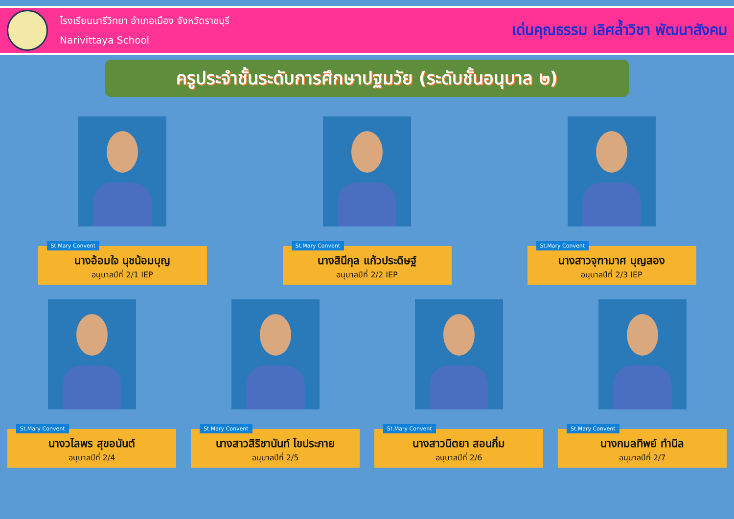โรงเรียนนารีวิทยา อำเภอเมือง จังหวัดราชบุรี
Narivittaya School
เด่นคุณธรรม เลิศล้ำวิชา พัฒนาสังคม
ครูประจำชั้นระดับการศึกษาปฐมวัย (ระดับชั้นอนุบาล ๒)
St.Mary Convent
นางอ้อมใจ นุชน้อมบุญ
อนุบาลปีที่ 2/1 IEP
St.Mary Convent
นางสินีกุล แก้วประดิษฐ์
อนุบาลปีที่ 2/2 IEP
St.Mary Convent
นางสาวจุฑามาศ บุญสอง
อนุบาลปีที่ 2/3 IEP
St.Mary Convent
นางวไลพร สุขอนันต์
อนุบาลปีที่ 2/4
St.Mary Convent
นางสาวสิริชานันท์ ไขประภาย
อนุบาลปีที่ 2/5
St.Mary Convent
นางสาวนิตยา สอนกิ่ม
อนุบาลปีที่ 2/6
St.Mary Convent
นางกมลทิพย์ ทำนิล
อนุบาลปีที่ 2/7